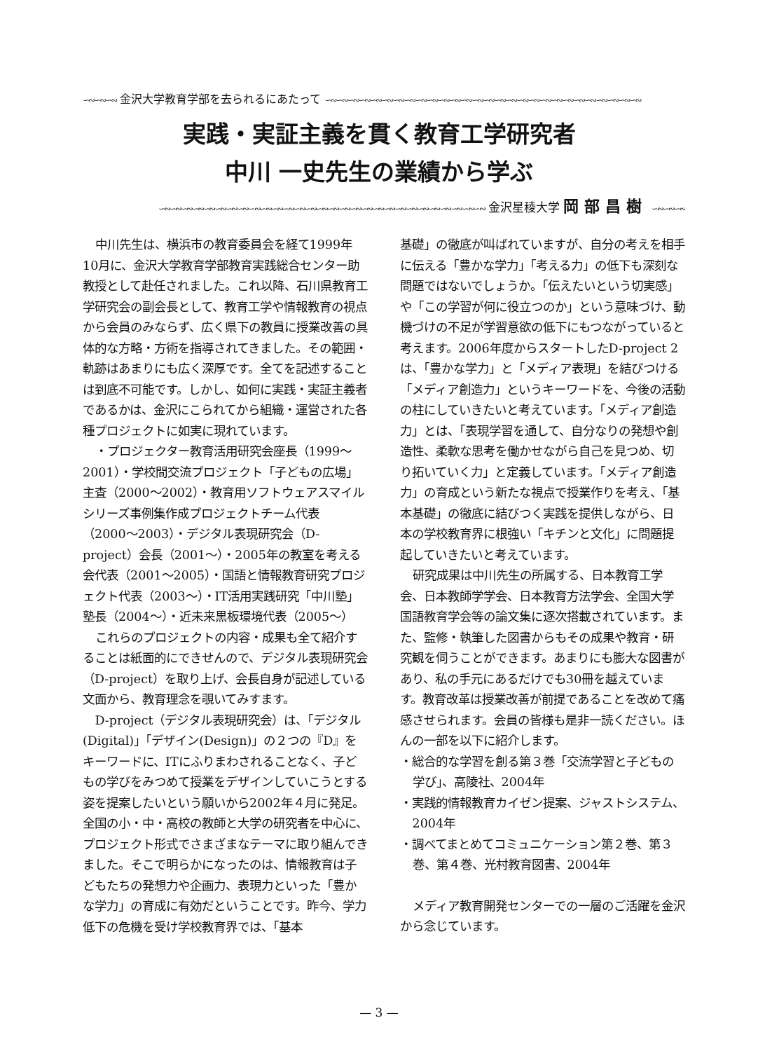∽∾∽∾∽∾ 金沢大学教育学部を去られるにあたって ∽∾∽∾∽∾∽∾∽∾∽∾∽∾∽∾∽∾∽∾∽∾∽∾∽∾∽∾∽∾∽∾∽∾∽∾∽∾∽∾∽∾∽∾∽∾∽∾∽∾∽∾∽∾∽∾
実践・実証主義を貫く教育工学研究者
中川 一史先生の業績から学ぶ
∽∾∽∾∽∾∽∾∽∾∽∾∽∾∽∾∽∾∽∾∽∾∽∾∽∾∽∾∽∾∽∾∽∾∽∾∽∾∽∾∽∾∽∾∽∾∽∾∽∾∽∾∽∾∽∾∽∾ 金沢星稜大学 岡部昌樹 ∽∾∽∾∽∾
中川先生は、横浜市の教育委員会を経て1999年10月に、金沢大学教育学部教育実践総合センター助教授として赴任されました。これ以降、石川県教育工学研究会の副会長として、教育工学や情報教育の視点から会員のみならず、広く県下の教員に授業改善の具体的な方略・方術を指導されてきました。その範囲・軌跡はあまりにも広く深厚です。全てを記述することは到底不可能です。しかし、如何に実践・実証主義者であるかは、金沢にこられてから組織・運営された各種プロジェクトに如実に現れています。
・プロジェクター教育活用研究会座長（1999〜2001）・学校間交流プロジェクト「子どもの広場」主査（2000〜2002）・教育用ソフトウェアスマイルシリーズ事例集作成プロジェクトチーム代表（2000〜2003）・デジタル表現研究会（D-project）会長（2001〜）・2005年の教室を考える会代表（2001〜2005）・国語と情報教育研究プロジェクト代表（2003〜）・IT活用実践研究「中川塾」塾長（2004〜）・近未来黒板環境代表（2005〜）
これらのプロジェクトの内容・成果も全て紹介することは紙面的にできせんので、デジタル表現研究会（D-project）を取り上げ、会長自身が記述している文面から、教育理念を覗いてみすます。
D-project（デジタル表現研究会）は、「デジタル(Digital)」「デザイン(Design)」の２つの『D』をキーワードに、ITにふりまわされることなく、子どもの学びをみつめて授業をデザインしていこうとする姿を提案したいという願いから2002年４月に発足。全国の小・中・高校の教師と大学の研究者を中心に、プロジェクト形式でさまざまなテーマに取り組んできました。そこで明らかになったのは、情報教育は子どもたちの発想力や企画力、表現力といった「豊かな学力」の育成に有効だということです。昨今、学力低下の危機を受け学校教育界では、「基本
基礎」の徹底が叫ばれていますが、自分の考えを相手に伝える「豊かな学力」「考える力」の低下も深刻な問題ではないでしょうか。「伝えたいという切実感」や「この学習が何に役立つのか」という意味づけ、動機づけの不足が学習意欲の低下にもつながっていると考えます。2006年度からスタートしたD-project 2 は、「豊かな学力」と「メディア表現」を結びつける「メディア創造力」というキーワードを、今後の活動の柱にしていきたいと考えています。「メディア創造力」とは、「表現学習を通して、自分なりの発想や創造性、柔軟な思考を働かせながら自己を見つめ、切り拓いていく力」と定義しています。「メディア創造力」の育成という新たな視点で授業作りを考え、「基本基礎」の徹底に結びつく実践を提供しながら、日本の学校教育界に根強い「キチンと文化」に問題提起していきたいと考えています。
研究成果は中川先生の所属する、日本教育工学会、日本教師学学会、日本教育方法学会、全国大学国語教育学会等の論文集に逐次搭載されています。また、監修・執筆した図書からもその成果や教育・研究観を伺うことができます。あまりにも膨大な図書があり、私の手元にあるだけでも30冊を越えています。教育改革は授業改善が前提であることを改めて痛感させられます。会員の皆様も是非一読ください。ほんの一部を以下に紹介します。
・総合的な学習を創る第３巻「交流学習と子どもの学び」、高陵社、2004年
・実践的情報教育カイゼン提案、ジャストシステム、2004年
・調べてまとめてコミュニケーション第２巻、第３巻、第４巻、光村教育図書、2004年
メディア教育開発センターでの一層のご活躍を金沢から念じています。
— 3 —